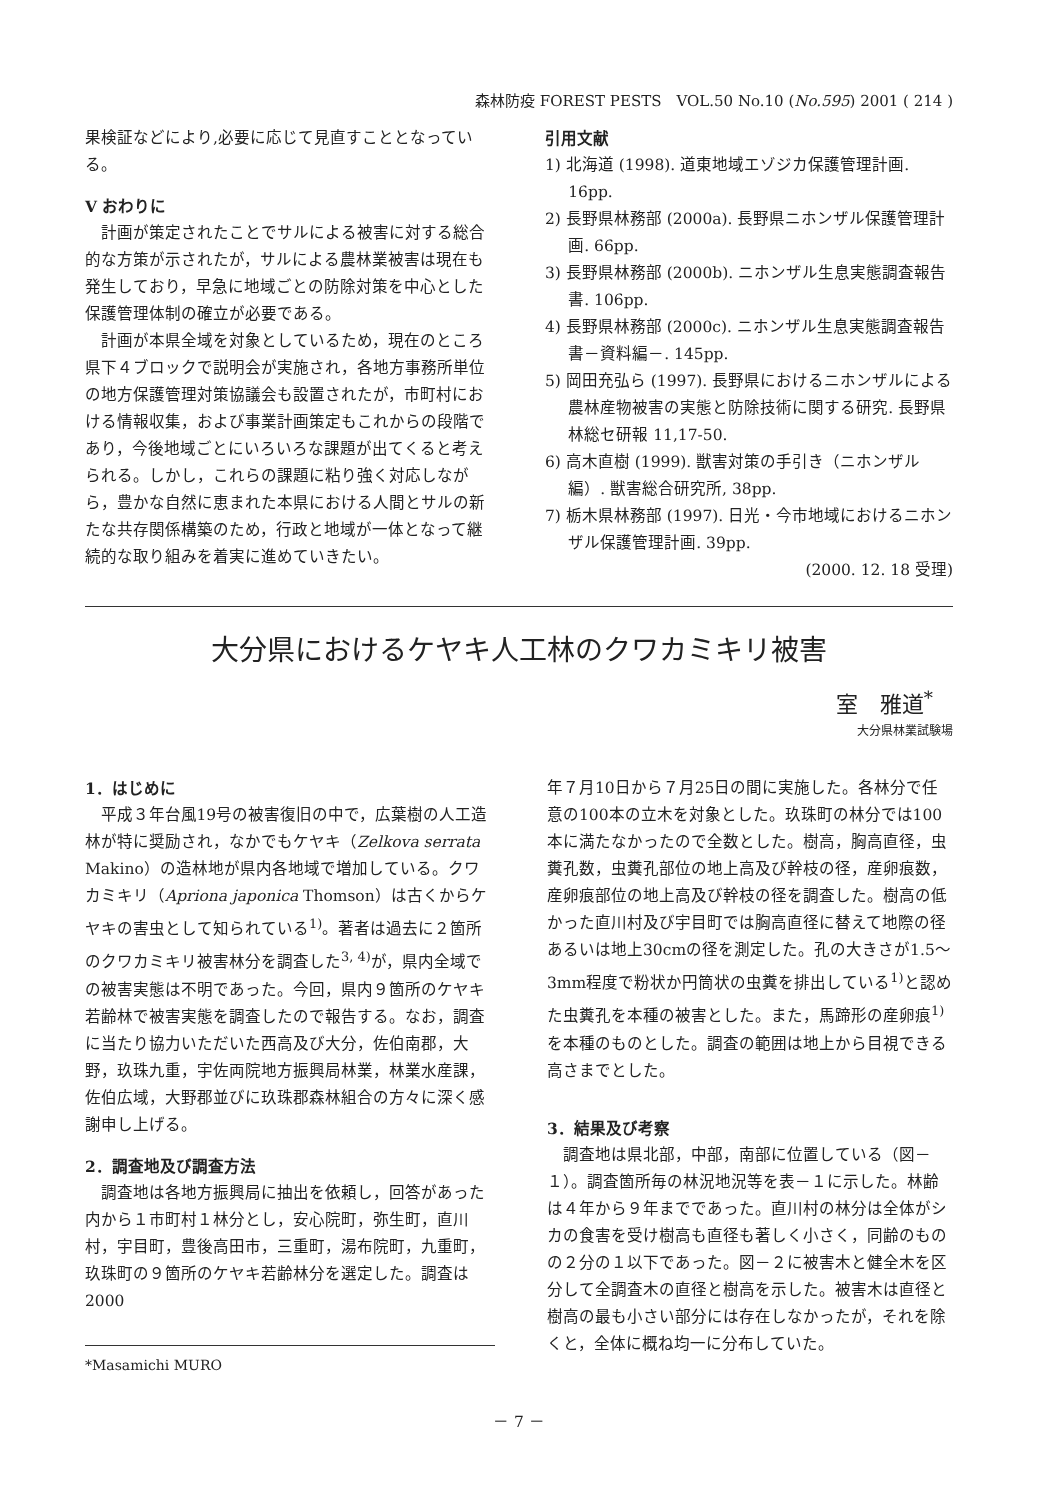森林防疫 FOREST PESTS　VOL.50 No.10 (No.595) 2001 ( 214 )
果検証などにより,必要に応じて見直すこととなっている。
V おわりに
計画が策定されたことでサルによる被害に対する総合的な方策が示されたが，サルによる農林業被害は現在も発生しており，早急に地域ごとの防除対策を中心とした保護管理体制の確立が必要である。
計画が本県全域を対象としているため，現在のところ県下４ブロックで説明会が実施され，各地方事務所単位の地方保護管理対策協議会も設置されたが，市町村における情報収集，および事業計画策定もこれからの段階であり，今後地域ごとにいろいろな課題が出てくると考えられる。しかし，これらの課題に粘り強く対応しながら，豊かな自然に恵まれた本県における人間とサルの新たな共存関係構築のため，行政と地域が一体となって継続的な取り組みを着実に進めていきたい。
引用文献
1) 北海道 (1998). 道東地域エゾジカ保護管理計画. 16pp.
2) 長野県林務部 (2000a). 長野県ニホンザル保護管理計画. 66pp.
3) 長野県林務部 (2000b). ニホンザル生息実態調査報告書. 106pp.
4) 長野県林務部 (2000c). ニホンザル生息実態調査報告書－資料編－. 145pp.
5) 岡田充弘ら (1997). 長野県におけるニホンザルによる農林産物被害の実態と防除技術に関する研究. 長野県林総セ研報 11,17-50.
6) 高木直樹 (1999). 獣害対策の手引き（ニホンザル編）. 獣害総合研究所, 38pp.
7) 栃木県林務部 (1997). 日光・今市地域におけるニホンザル保護管理計画. 39pp.
(2000. 12. 18 受理)
大分県におけるケヤキ人工林のクワカミキリ被害
室　雅道<sup>*</sup>
大分県林業試験場
1．はじめに
平成３年台風19号の被害復旧の中で，広葉樹の人工造林が特に奨励され，なかでもケヤキ（Zelkova serrata Makino）の造林地が県内各地域で増加している。クワカミキリ（Apriona japonica Thomson）は古くからケヤキの害虫として知られている<sup>1)</sup>。著者は過去に２箇所のクワカミキリ被害林分を調査した<sup>3, 4)</sup>が，県内全域での被害実態は不明であった。今回，県内９箇所のケヤキ若齢林で被害実態を調査したので報告する。なお，調査に当たり協力いただいた西高及び大分，佐伯南郡，大野，玖珠九重，宇佐両院地方振興局林業，林業水産課，佐伯広域，大野郡並びに玖珠郡森林組合の方々に深く感謝申し上げる。
2．調査地及び調査方法
調査地は各地方振興局に抽出を依頼し，回答があった内から１市町村１林分とし，安心院町，弥生町，直川村，宇目町，豊後高田市，三重町，湯布院町，九重町，玖珠町の９箇所のケヤキ若齢林分を選定した。調査は2000
*Masamichi MURO
年７月10日から７月25日の間に実施した。各林分で任意の100本の立木を対象とした。玖珠町の林分では100本に満たなかったので全数とした。樹高，胸高直径，虫糞孔数，虫糞孔部位の地上高及び幹枝の径，産卵痕数，産卵痕部位の地上高及び幹枝の径を調査した。樹高の低かった直川村及び宇目町では胸高直径に替えて地際の径あるいは地上30cmの径を測定した。孔の大きさが1.5～3mm程度で粉状か円筒状の虫糞を排出している<sup>1)</sup>と認めた虫糞孔を本種の被害とした。また，馬蹄形の産卵痕<sup>1)</sup>を本種のものとした。調査の範囲は地上から目視できる高さまでとした。
3．結果及び考察
調査地は県北部，中部，南部に位置している（図－１）。調査箇所毎の林況地況等を表－１に示した。林齢は４年から９年までであった。直川村の林分は全体がシカの食害を受け樹高も直径も著しく小さく，同齢のものの２分の１以下であった。図－２に被害木と健全木を区分して全調査木の直径と樹高を示した。被害木は直径と樹高の最も小さい部分には存在しなかったが，それを除くと，全体に概ね均一に分布していた。
－ 7 －